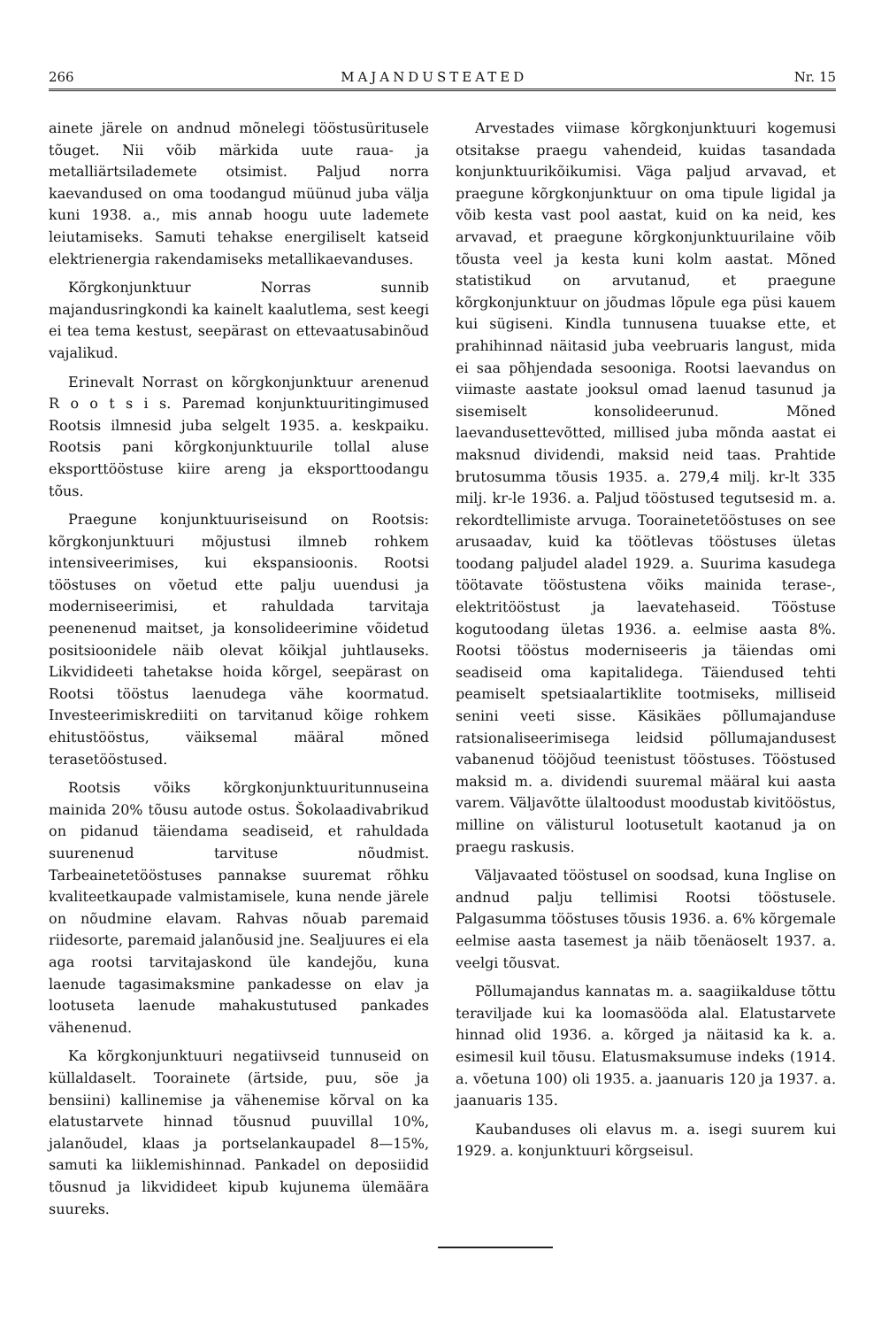266 MAJANDUSTEATED Nr. 15
ainete järele on andnud mõnelegi tööstusüritusele tõuget. Nii võib märkida uute raua- ja metalliärtsilademete otsimist. Paljud norra kaevandused on oma toodangud müünud juba välja kuni 1938. a., mis annab hoogu uute lademete leiutamiseks. Samuti tehakse energiliselt katseid elektrienergia rakendamiseks metallikaevanduses.
Kõrgkonjunktuur Norras sunnib majandusringkondi ka kainelt kaalutlema, sest keegi ei tea tema kestust, seepärast on ettevaatusabinõud vajalikud.
Erinevalt Norrast on kõrgkonjunktuur arenenud R o o t s i s. Paremad konjunktuuritingimused Rootsis ilmnesid juba selgelt 1935. a. keskpaiku. Rootsis pani kõrgkonjunktuurile tollal aluse eksporttööstuse kiire areng ja eksporttoodangu tõus.
Praegune konjunktuuriseisund on Rootsis: kõrgkonjunktuuri mõjustusi ilmneb rohkem intensiveerimises, kui ekspansioonis. Rootsi tööstuses on võetud ette palju uuendusi ja moderniseerimisi, et rahuldada tarvitaja peenenenud maitset, ja konsolideerimine võidetud positsioonidele näib olevat kõikjal juhtlauseks. Likvidideeti tahetakse hoida kõrgel, seepärast on Rootsi tööstus laenudega vähe koormatud. Investeerimiskrediiti on tarvitanud kõige rohkem ehitustööstus, väiksemal määral mõned terasetööstused.
Rootsis võiks kõrgkonjunktuuritunnuseina mainida 20% tõusu autode ostus. Šokolaadivabrikud on pidanud täiendama seadiseid, et rahuldada suurenenud tarvituse nõudmist. Tarbeainetetööstuses pannakse suuremat rõhku kvaliteetkaupade valmistamisele, kuna nende järele on nõudmine elavam. Rahvas nõuab paremaid riidesorte, paremaid jalanõusid jne. Sealjuures ei ela aga rootsi tarvitajaskond üle kandejõu, kuna laenude tagasimaksmine pankadesse on elav ja lootuseta laenude mahakustutused pankades vähenenud.
Ka kõrgkonjunktuuri negatiivseid tunnuseid on küllaldaselt. Toorainete (ärtside, puu, söe ja bensiini) kallinemise ja vähenemise kõrval on ka elatustarvete hinnad tõusnud puuvillal 10%, jalanõudel, klaas ja portselankaupadel 8—15%, samuti ka liiklemishinnad. Pankadel on deposiidid tõusnud ja likvidideet kipub kujunema ülemäära suureks.
Arvestades viimase kõrgkonjunktuuri kogemusi otsitakse praegu vahendeid, kuidas tasandada konjunktuurikõikumisi. Väga paljud arvavad, et praegune kõrgkonjunktuur on oma tipule ligidal ja võib kesta vast pool aastat, kuid on ka neid, kes arvavad, et praegune kõrgkonjunktuurilaine võib tõusta veel ja kesta kuni kolm aastat. Mõned statistikud on arvutanud, et praegune kõrgkonjunktuur on jõudmas lõpule ega püsi kauem kui sügiseni. Kindla tunnusena tuuakse ette, et prahihinnad näitasid juba veebruaris langust, mida ei saa põhjendada sesooniga. Rootsi laevandus on viimaste aastate jooksul omad laenud tasunud ja sisemiselt konsolideerunud. Mõned laevandusettevõtted, millised juba mõnda aastat ei maksnud dividendi, maksid neid taas. Prahtide brutosumma tõusis 1935. a. 279,4 milj. kr-lt 335 milj. kr-le 1936. a. Paljud tööstused tegutsesid m. a. rekordtellimiste arvuga. Toorainetetööstuses on see arusaadav, kuid ka töötlevas tööstuses ületas toodang paljudel aladel 1929. a. Suurima kasudega töötavate tööstustena võiks mainida terase-, elektritööstust ja laevatehaseid. Tööstuse kogutoodang ületas 1936. a. eelmise aasta 8%. Rootsi tööstus moderniseeris ja täiendas omi seadiseid oma kapitalidega. Täiendused tehti peamiselt spetsiaalartiklite tootmiseks, milliseid senini veeti sisse. Käsikäes põllumajanduse ratsionaliseerimisega leidsid põllumajandusest vabanenud tööjõud teenistust tööstuses. Tööstused maksid m. a. dividendi suuremal määral kui aasta varem. Väljavõtte ülaltoodust moodustab kivitööstus, milline on välisturul lootusetult kaotanud ja on praegu raskusis.
Väljavaated tööstusel on soodsad, kuna Inglise on andnud palju tellimisi Rootsi tööstusele. Palgasumma tööstuses tõusis 1936. a. 6% kõrgemale eelmise aasta tasemest ja näib tõenäoselt 1937. a. veelgi tõusvat.
Põllumajandus kannatas m. a. saagiikalduse tõttu teraviljade kui ka loomasööda alal. Elatustarvete hinnad olid 1936. a. kõrged ja näitasid ka k. a. esimesil kuil tõusu. Elatusmaksumuse indeks (1914. a. võetuna 100) oli 1935. a. jaanuaris 120 ja 1937. a. jaanuaris 135.
Kaubanduses oli elavus m. a. isegi suurem kui 1929. a. konjunktuuri kõrgseisul.